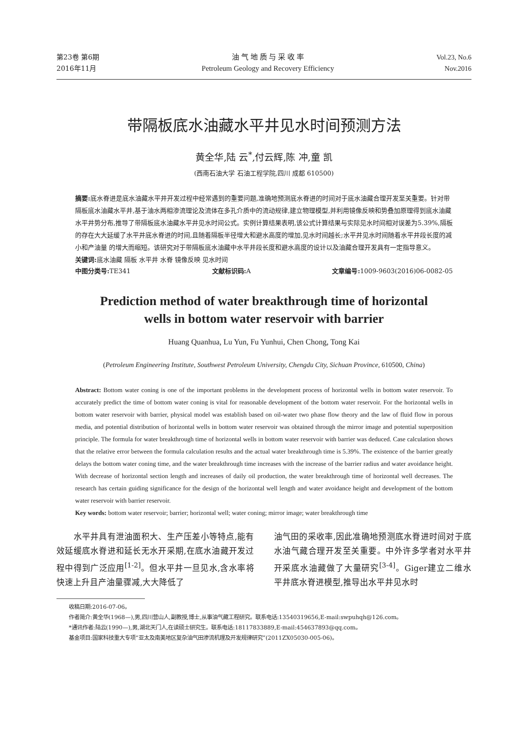第23卷 第6期
2016年11月
油 气 地 质 与 采 收 率
Petroleum Geology and Recovery Efficiency
Vol.23, No.6
Nov.2016
带隔板底水油藏水平井见水时间预测方法
黄全华,陆 云<sup>*</sup>,付云辉,陈 冲,童 凯
(西南石油大学 石油工程学院,四川 成都 610500)
摘要: 底水脊进是底水油藏水平井开发过程中经常遇到的重要问题,准确地预测底水脊进的时间对于底水油藏合理开发至关重要。针对带隔板底水油藏水平井,基于油水两相渗流理论及流体在多孔介质中的流动规律,建立物理模型,并利用镜像反映和势叠加原理得到底水油藏水平井势分布,推导了带隔板底水油藏水平井见水时间公式。实例计算结果表明,该公式计算结果与实际见水时间相对误差为5.39%,隔板的存在大大延缓了水平井底水脊进的时间,且随着隔板半径增大和避水高度的增加,见水时间越长;水平井见水时间随着水平井段长度的减小和产油量 的增大而缩短。该研究对于带隔板底水油藏中水平井段长度和避水高度的设计以及油藏合理开发具有一定指导意义。
关键词: 底水油藏 隔板 水平井 水脊 镜像反映 见水时间
中图分类号: TE341 文献标识码: A 文章编号: 1009-9603(2016)06-0082-05
Prediction method of water breakthrough time of horizontal
wells in bottom water reservoir with barrier
Huang Quanhua, Lu Yun, Fu Yunhui, Chen Chong, Tong Kai
(Petroleum Engineering Institute, Southwest Petroleum University, Chengdu City, Sichuan Province, 610500, China)
Abstract: Bottom water coning is one of the important problems in the development process of horizontal wells in bottom water reservoir. To accurately predict the time of bottom water coning is vital for reasonable development of the bottom water reservoir. For the horizontal wells in bottom water reservoir with barrier, physical model was establish based on oil-water two phase flow theory and the law of fluid flow in porous media, and potential distribution of horizontal wells in bottom water reservoir was obtained through the mirror image and potential superposition principle. The formula for water breakthrough time of horizontal wells in bottom water reservoir with barrier was deduced. Case calculation shows that the relative error between the formula calculation results and the actual water breakthrough time is 5.39%. The existence of the barrier greatly delays the bottom water coning time, and the water breakthrough time increases with the increase of the barrier radius and water avoidance height. With decrease of horizontal section length and increases of daily oil production, the water breakthrough time of horizontal well decreases. The research has certain guiding significance for the design of the horizontal well length and water avoidance height and development of the bottom water reservoir with barrier reservoir.
Key words: bottom water reservoir; barrier; horizontal well; water coning; mirror image; water breakthrough time
　　水平井具有泄油面积大、生产压差小等特点,能有效延缓底水脊进和延长无水开采期,在底水油藏开发过程中得到广泛应用<sup>[1-2]</sup>。但水平井一旦见水,含水率将快速上升且产油量骤减,大大降低了
油气田的采收率,因此准确地预测底水脊进时间对于底水油气藏合理开发至关重要。中外许多学者对水平井开采底水油藏做了大量研究<sup>[3-4]</sup>。Giger建立二维水平井底水脊进模型,推导出水平井见水时
收稿日期:2016-07-06。
作者简介:黄全华(1968—),男,四川营山人,副教授,博士,从事油气藏工程研究。联系电话:13540319656,E-mail:swpuhqh@126.com。
*通讯作者:陆云(1990—),男,湖北天门人,在读硕士研究生。联系电话:18117833889,E-mail:454637893@qq.com。
基金项目:国家科技重大专项“亚太及南美地区复杂油气田渗流机理及开发规律研究”(2011ZX05030-005-06)。